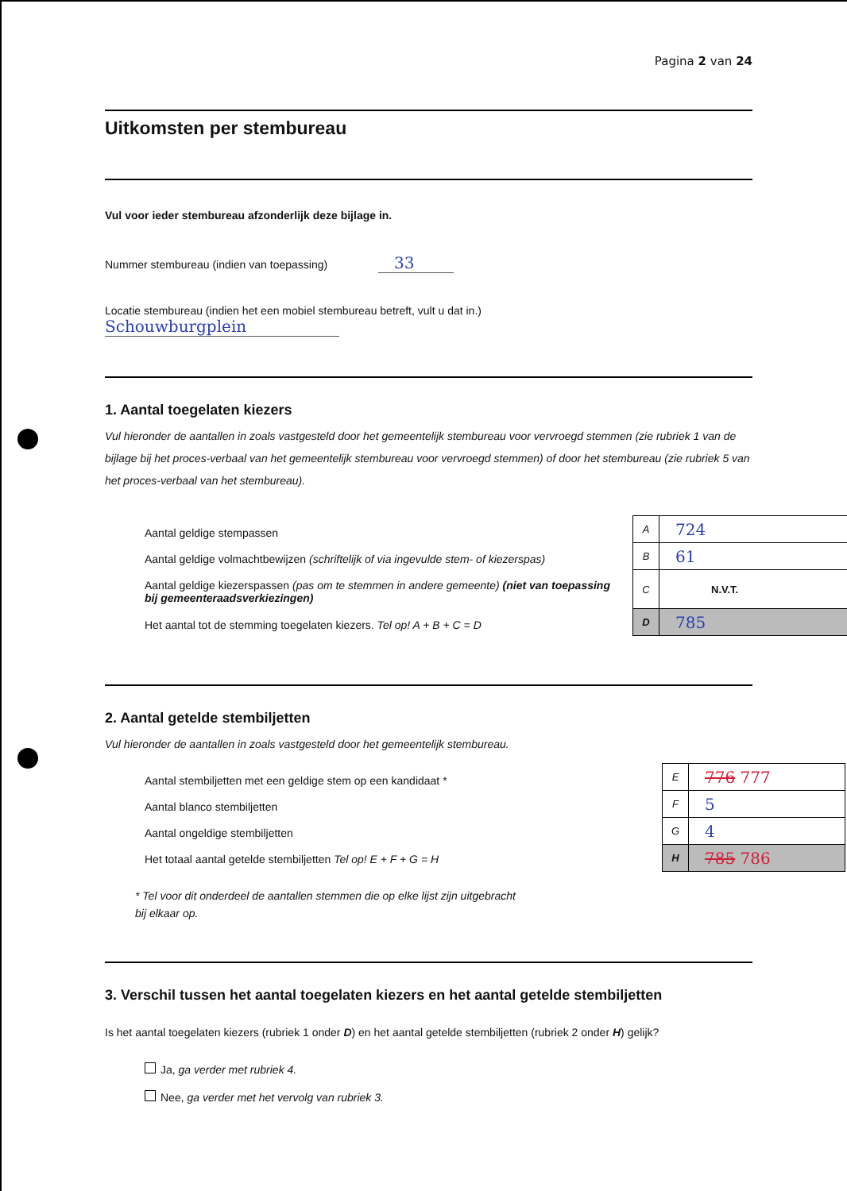Pagina 2 van 24
Uitkomsten per stembureau
Vul voor ieder stembureau afzonderlijk deze bijlage in.
Nummer stembureau (indien van toepassing) 33
Locatie stembureau (indien het een mobiel stembureau betreft, vult u dat in.)
Schouwburgplein
1. Aantal toegelaten kiezers
Vul hieronder de aantallen in zoals vastgesteld door het gemeentelijk stembureau voor vervroegd stemmen (zie rubriek 1 van de bijlage bij het proces-verbaal van het gemeentelijk stembureau voor vervroegd stemmen) of door het stembureau (zie rubriek 5 van het proces-verbaal van het stembureau).
Aantal geldige stempassen
Aantal geldige volmachtbewijzen (schriftelijk of via ingevulde stem- of kiezerspas)
Aantal geldige kiezerspassen (pas om te stemmen in andere gemeente) (niet van toepassing bij gemeenteraadsverkiezingen)
Het aantal tot de stemming toegelaten kiezers. Tel op! A + B + C = D
| A | 724 |
| B | 61 |
| C | N.V.T. |
| D | 785 |
2. Aantal getelde stembiljetten
Vul hieronder de aantallen in zoals vastgesteld door het gemeentelijk stembureau.
Aantal stembiljetten met een geldige stem op een kandidaat *
Aantal blanco stembiljetten
Aantal ongeldige stembiljetten
Het totaal aantal getelde stembiljetten Tel op! E + F + G = H
| E | 776 777 |
| F | 5 |
| G | 4 |
| H | 785 786 |
* Tel voor dit onderdeel de aantallen stemmen die op elke lijst zijn uitgebracht
bij elkaar op.
3. Verschil tussen het aantal toegelaten kiezers en het aantal getelde stembiljetten
Is het aantal toegelaten kiezers (rubriek 1 onder D) en het aantal getelde stembiljetten (rubriek 2 onder H) gelijk?
Ja, ga verder met rubriek 4.
Nee, ga verder met het vervolg van rubriek 3.